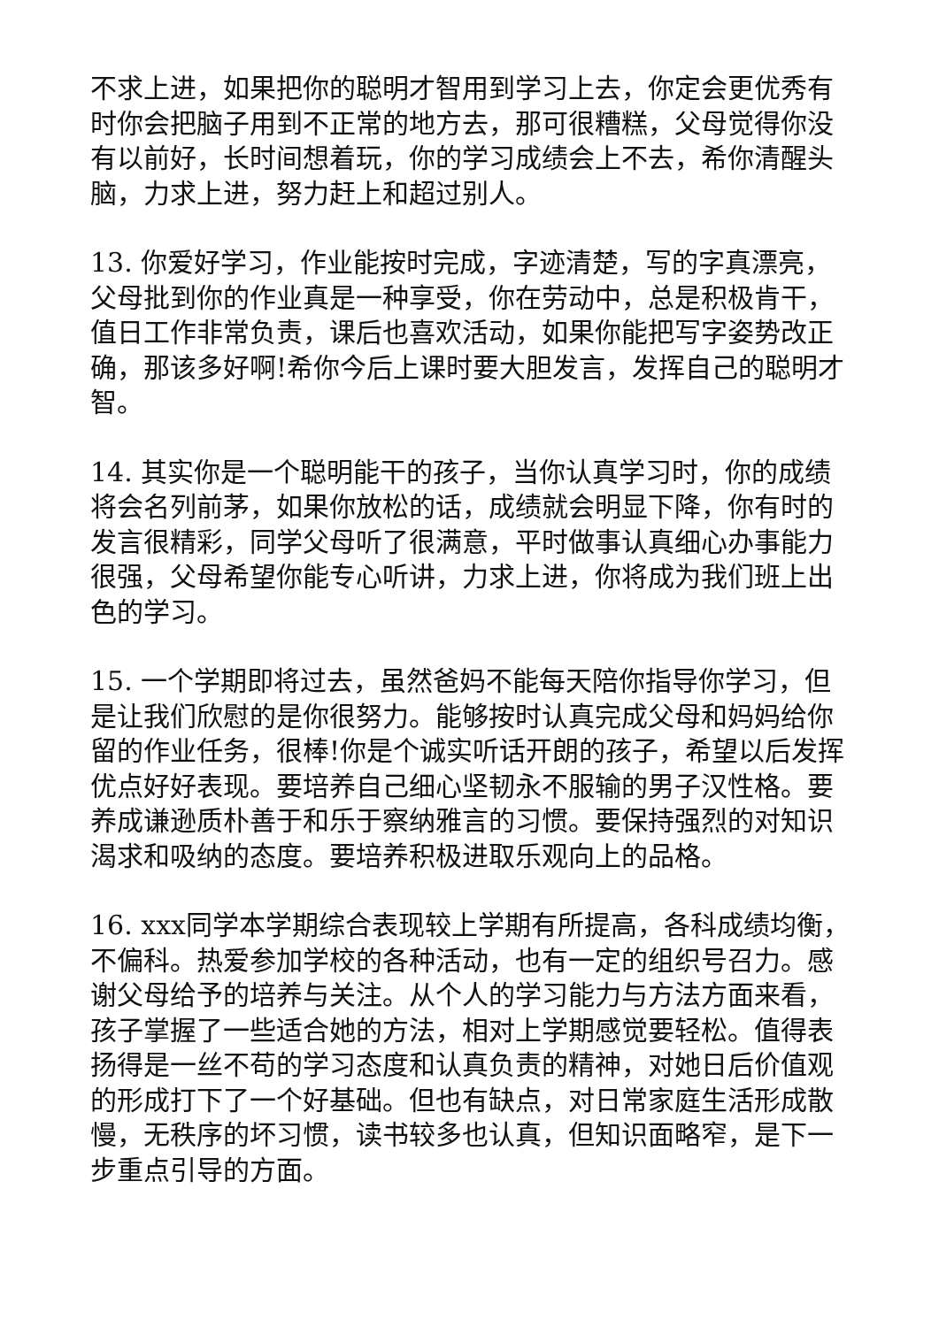不求上进，如果把你的聪明才智用到学习上去，你定会更优秀有时你会把脑子用到不正常的地方去，那可很糟糕，父母觉得你没有以前好，长时间想着玩，你的学习成绩会上不去，希你清醒头脑，力求上进，努力赶上和超过别人。
13. 你爱好学习，作业能按时完成，字迹清楚，写的字真漂亮，父母批到你的作业真是一种享受，你在劳动中，总是积极肯干，值日工作非常负责，课后也喜欢活动，如果你能把写字姿势改正确，那该多好啊!希你今后上课时要大胆发言，发挥自己的聪明才智。
14. 其实你是一个聪明能干的孩子，当你认真学习时，你的成绩将会名列前茅，如果你放松的话，成绩就会明显下降，你有时的发言很精彩，同学父母听了很满意，平时做事认真细心办事能力很强，父母希望你能专心听讲，力求上进，你将成为我们班上出色的学习。
15. 一个学期即将过去，虽然爸妈不能每天陪你指导你学习，但是让我们欣慰的是你很努力。能够按时认真完成父母和妈妈给你留的作业任务，很棒!你是个诚实听话开朗的孩子，希望以后发挥优点好好表现。要培养自己细心坚韧永不服输的男子汉性格。要养成谦逊质朴善于和乐于察纳雅言的习惯。要保持强烈的对知识渴求和吸纳的态度。要培养积极进取乐观向上的品格。
16. xxx同学本学期综合表现较上学期有所提高，各科成绩均衡，不偏科。热爱参加学校的各种活动，也有一定的组织号召力。感谢父母给予的培养与关注。从个人的学习能力与方法方面来看，孩子掌握了一些适合她的方法，相对上学期感觉要轻松。值得表扬得是一丝不苟的学习态度和认真负责的精神，对她日后价值观的形成打下了一个好基础。但也有缺点，对日常家庭生活形成散慢，无秩序的坏习惯，读书较多也认真，但知识面略窄，是下一步重点引导的方面。